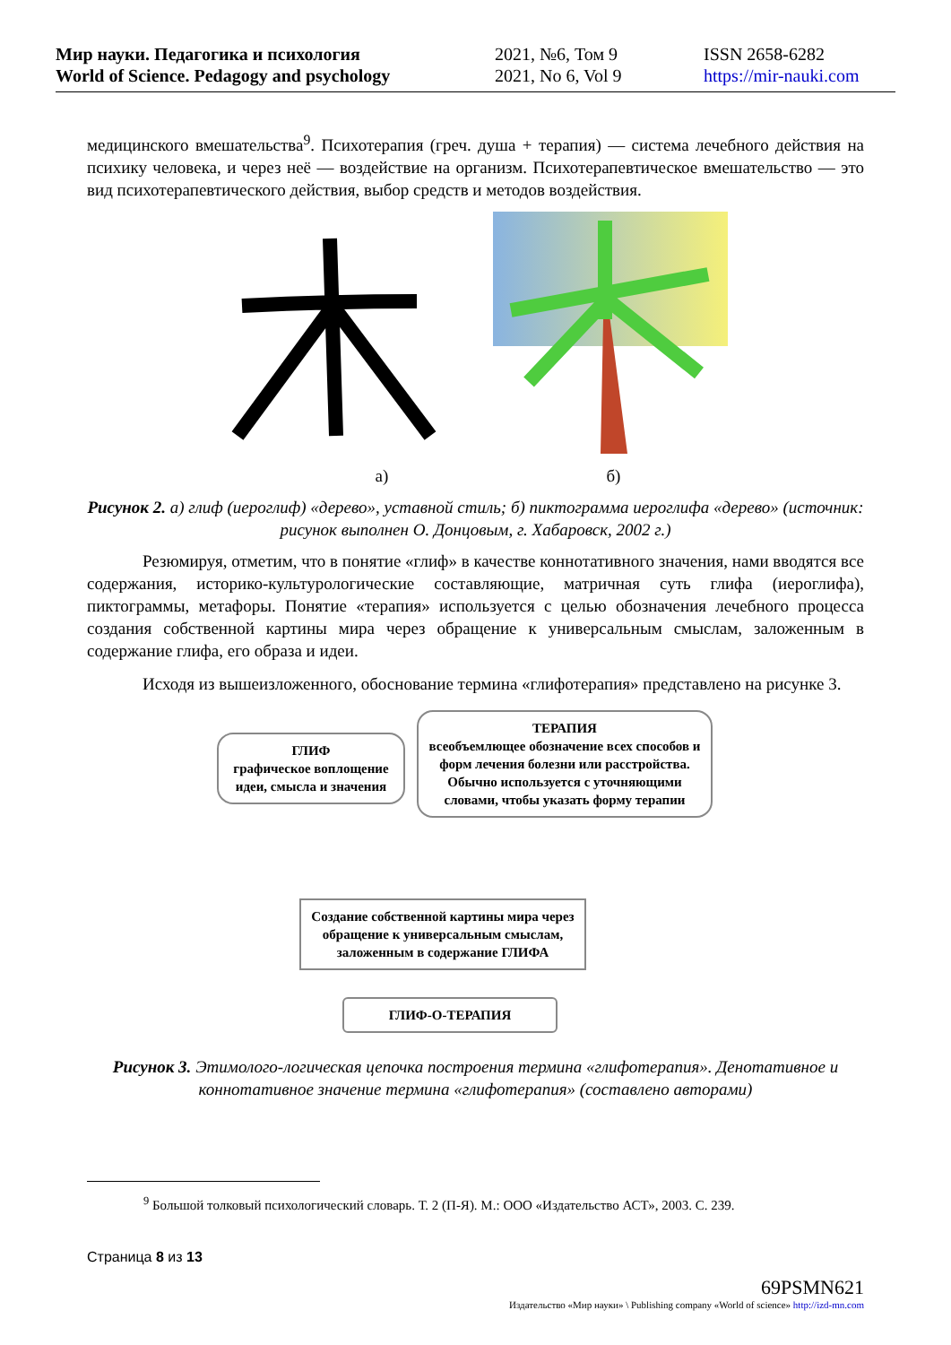Мир науки. Педагогика и психология
World of Science. Pedagogy and psychology
2021, №6, Том 9
2021, No 6, Vol 9
ISSN 2658-6282
https://mir-nauki.com
медицинского вмешательства<sup>9</sup>. Психотерапия (греч. душа + терапия) — система лечебного действия на психику человека, и через неё — воздействие на организм. Психотерапевтическое вмешательство — это вид психотерапевтического действия, выбор средств и методов воздействия.
а) б)
Рисунок 2. а) глиф (иероглиф) «дерево», уставной стиль; б) пиктограмма иероглифа «дерево» (источник: рисунок выполнен О. Донцовым, г. Хабаровск, 2002 г.)
Резюмируя, отметим, что в понятие «глиф» в качестве коннотативного значения, нами вводятся все содержания, историко-культурологические составляющие, матричная суть глифа (иероглифа), пиктограммы, метафоры. Понятие «терапия» используется с целью обозначения лечебного процесса создания собственной картины мира через обращение к универсальным смыслам, заложенным в содержание глифа, его образа и идеи.
Исходя из вышеизложенного, обоснование термина «глифотерапия» представлено на рисунке 3.
ГЛИФ
графическое воплощение идеи, смысла и значения
ТЕРАПИЯ
всеобъемлющее обозначение всех способов и форм лечения болезни или расстройства. Обычно используется с уточняющими словами, чтобы указать форму терапии
Создание собственной картины мира через обращение к универсальным смыслам, заложенным в содержание ГЛИФА
ГЛИФ-О-ТЕРАПИЯ
Рисунок 3. Этимолого-логическая цепочка построения термина «глифотерапия». Денотативное и коннотативное значение термина «глифотерапия» (составлено авторами)
<sup>9</sup> Большой толковый психологический словарь. Т. 2 (П-Я). М.: ООО «Издательство АСТ», 2003. С. 239.
Страница 8 из 13
69PSMN621
Издательство «Мир науки» \ Publishing company «World of science» http://izd-mn.com